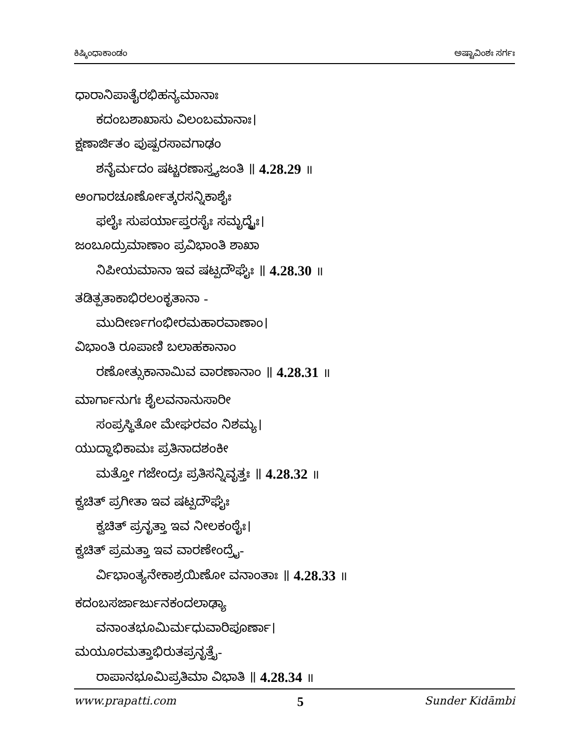ಕಿಷ್ಕಿಂಧಾಕಾಂಡಂ ಅಷ್ಟಾವಿಂಶಃ ಸರ್ಗಃ
ಧಾರಾನಿಪಾತೈರಭಿಹನ್ಯಮಾನಾಃ
ಕದಂಬಶಾಖಾಸು ವಿಲಂಬಮಾನಾಃ।
ಕ್ಷಣಾರ್ಜಿತಂ ಪುಷ್ಪರಸಾವಗಾಢಂ
ಶನೈರ್ಮದಂ ಷಟ್ಚರಣಾಸ್ತ್ಯಜಂತಿ ॥ 4.28.29 ॥
ಅಂಗಾರಚೂರ್ಣೋತ್ಕರಸನ್ನಿಕಾಶೈಃ
ಫಲೈಃ ಸುಪರ್ಯಾಪ್ತರಸೈಃ ಸಮೃದ್ಧೈಃ।
ಜಂಬೂದ್ರುಮಾಣಾಂ ಪ್ರವಿಭಾಂತಿ ಶಾಖಾ
ನಿಪೀಯಮಾನಾ ಇವ ಷಟ್ಪದೌಘೈಃ ॥ 4.28.30 ॥
ತಡಿತ್ಪತಾಕಾಭಿರಲಂಕೃತಾನಾ -
ಮುದೀರ್ಣಗಂಭೀರಮಹಾರವಾಣಾಂ।
ವಿಭಾಂತಿ ರೂಪಾಣಿ ಬಲಾಹಕಾನಾಂ
ರಣೋತ್ಸುಕಾನಾಮಿವ ವಾರಣಾನಾಂ ॥ 4.28.31 ॥
ಮಾರ್ಗಾನುಗಃ ಶೈಲವನಾನುಸಾರೀ
ಸಂಪ್ರಸ್ಥಿತೋ ಮೇಘರವಂ ನಿಶಮ್ಯ।
ಯುದ್ಧಾಭಿಕಾಮಃ ಪ್ರತಿನಾದಶಂಕೀ
ಮತ್ತೋ ಗಜೇಂದ್ರಃ ಪ್ರತಿಸನ್ನಿವೃತ್ತಃ ॥ 4.28.32 ॥
ಕ್ವಚಿತ್ ಪ್ರಗೀತಾ ಇವ ಷಟ್ಪದೌಘೈಃ
ಕ್ವಚಿತ್ ಪ್ರನೃತ್ತಾ ಇವ ನೀಲಕಂಠೈಃ।
ಕ್ವಚಿತ್ ಪ್ರಮತ್ತಾ ಇವ ವಾರಣೇಂದ್ರೈ-
ರ್ವಿಭಾಂತ್ಯನೇಕಾಶ್ರಯಿಣೋ ವನಾಂತಾಃ ॥ 4.28.33 ॥
ಕದಂಬಸರ್ಜಾರ್ಜುನಕಂದಲಾಢ್ಯಾ
ವನಾಂತಭೂಮಿರ್ಮಧುವಾರಿಪೂರ್ಣಾ।
ಮಯೂರಮತ್ತಾಭಿರುತಪ್ರನೃತ್ತೈ-
ರಾಪಾನಭೂಮಿಪ್ರತಿಮಾ ವಿಭಾತಿ ॥ 4.28.34 ॥
www.prapatti.com 5 Sunder Kidāmbi